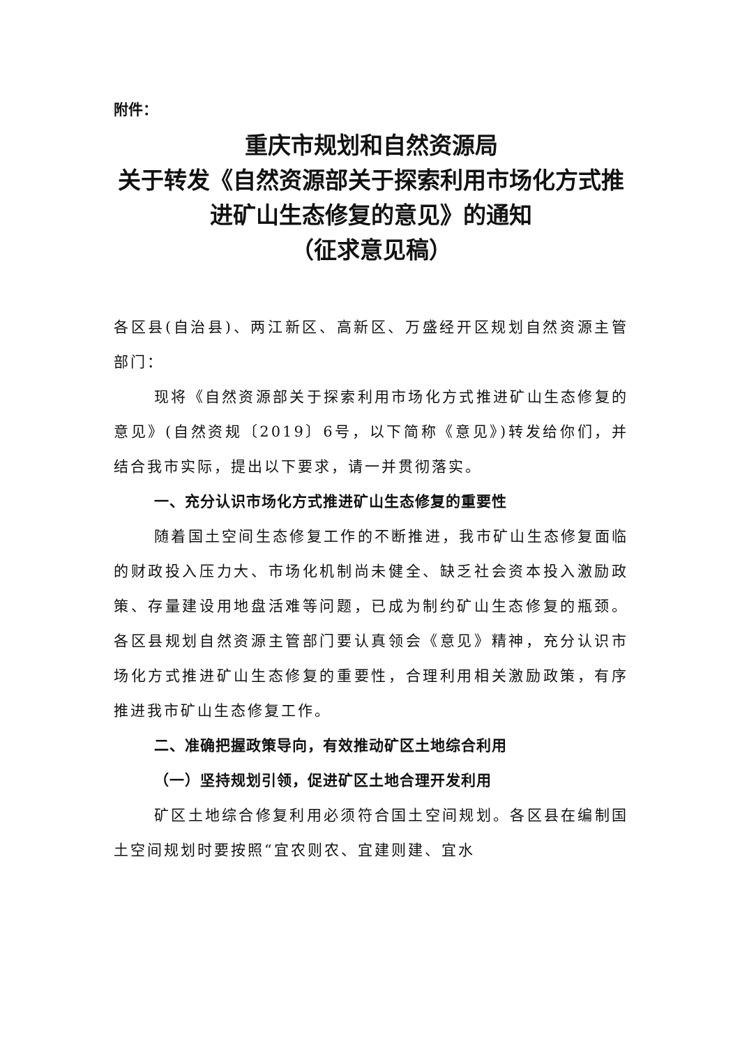附件：
重庆市规划和自然资源局
关于转发《自然资源部关于探索利用市场化方式推进矿山生态修复的意见》的通知
（征求意见稿）
各区县(自治县)、两江新区、高新区、万盛经开区规划自然资源主管部门：
现将《自然资源部关于探索利用市场化方式推进矿山生态修复的意见》(自然资规〔2019〕6号，以下简称《意见》)转发给你们，并结合我市实际，提出以下要求，请一并贯彻落实。
一、充分认识市场化方式推进矿山生态修复的重要性
随着国土空间生态修复工作的不断推进，我市矿山生态修复面临的财政投入压力大、市场化机制尚未健全、缺乏社会资本投入激励政策、存量建设用地盘活难等问题，已成为制约矿山生态修复的瓶颈。各区县规划自然资源主管部门要认真领会《意见》精神，充分认识市场化方式推进矿山生态修复的重要性，合理利用相关激励政策，有序推进我市矿山生态修复工作。
二、准确把握政策导向，有效推动矿区土地综合利用
（一）坚持规划引领，促进矿区土地合理开发利用
矿区土地综合修复利用必须符合国土空间规划。各区县在编制国土空间规划时要按照“宜农则农、宜建则建、宜水